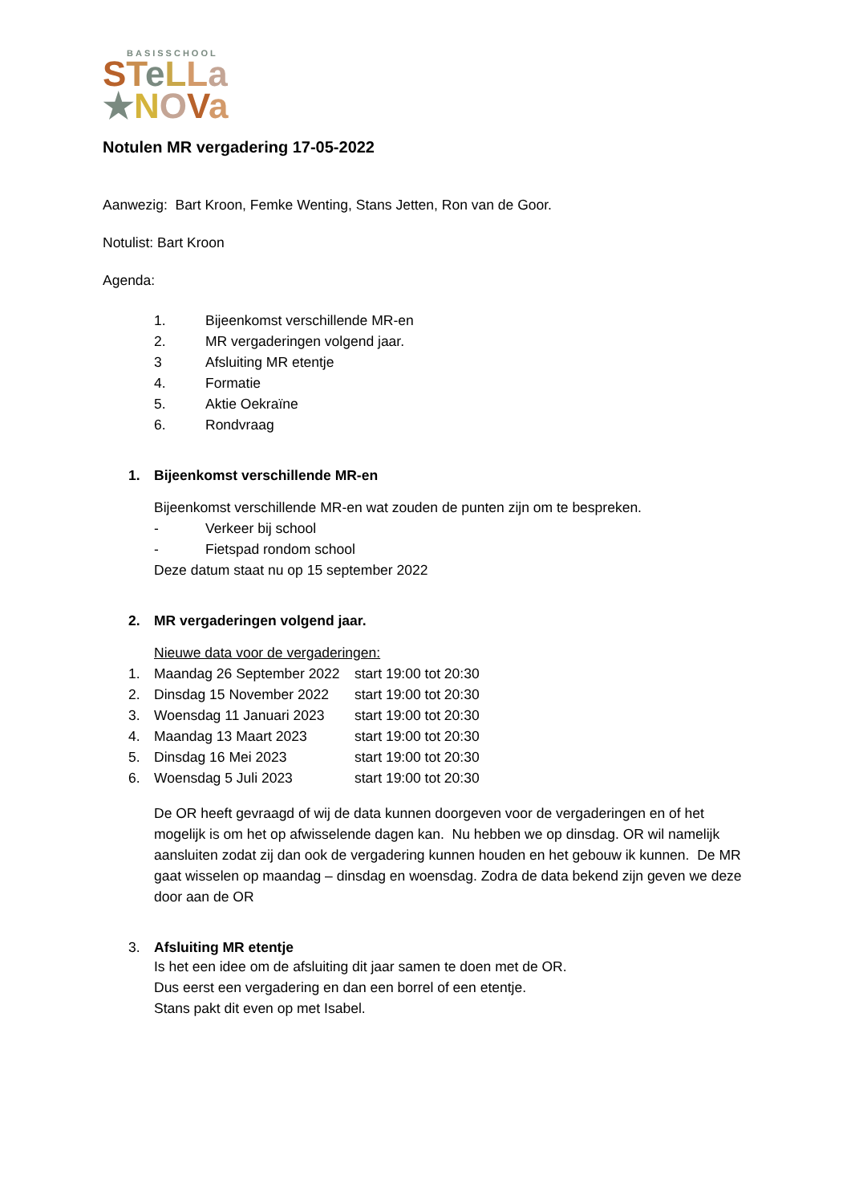BASISSCHOOL
STeLLa
★NOVa
Notulen MR vergadering 17-05-2022
Aanwezig: Bart Kroon, Femke Wenting, Stans Jetten, Ron van de Goor.
Notulist: Bart Kroon
Agenda:
1. Bijeenkomst verschillende MR-en
2. MR vergaderingen volgend jaar.
3 Afsluiting MR etentje
4. Formatie
5. Aktie Oekraïne
6. Rondvraag
1. Bijeenkomst verschillende MR-en
Bijeenkomst verschillende MR-en wat zouden de punten zijn om te bespreken.
- Verkeer bij school
- Fietspad rondom school
Deze datum staat nu op 15 september 2022
2. MR vergaderingen volgend jaar.
Nieuwe data voor de vergaderingen:
1. Maandag 26 September 2022 start 19:00 tot 20:30
2. Dinsdag 15 November 2022 start 19:00 tot 20:30
3. Woensdag 11 Januari 2023 start 19:00 tot 20:30
4. Maandag 13 Maart 2023 start 19:00 tot 20:30
5. Dinsdag 16 Mei 2023 start 19:00 tot 20:30
6. Woensdag 5 Juli 2023 start 19:00 tot 20:30
De OR heeft gevraagd of wij de data kunnen doorgeven voor de vergaderingen en of het mogelijk is om het op afwisselende dagen kan. Nu hebben we op dinsdag. OR wil namelijk aansluiten zodat zij dan ook de vergadering kunnen houden en het gebouw ik kunnen. De MR gaat wisselen op maandag – dinsdag en woensdag. Zodra de data bekend zijn geven we deze door aan de OR
3. Afsluiting MR etentje
Is het een idee om de afsluiting dit jaar samen te doen met de OR.
Dus eerst een vergadering en dan een borrel of een etentje.
Stans pakt dit even op met Isabel.